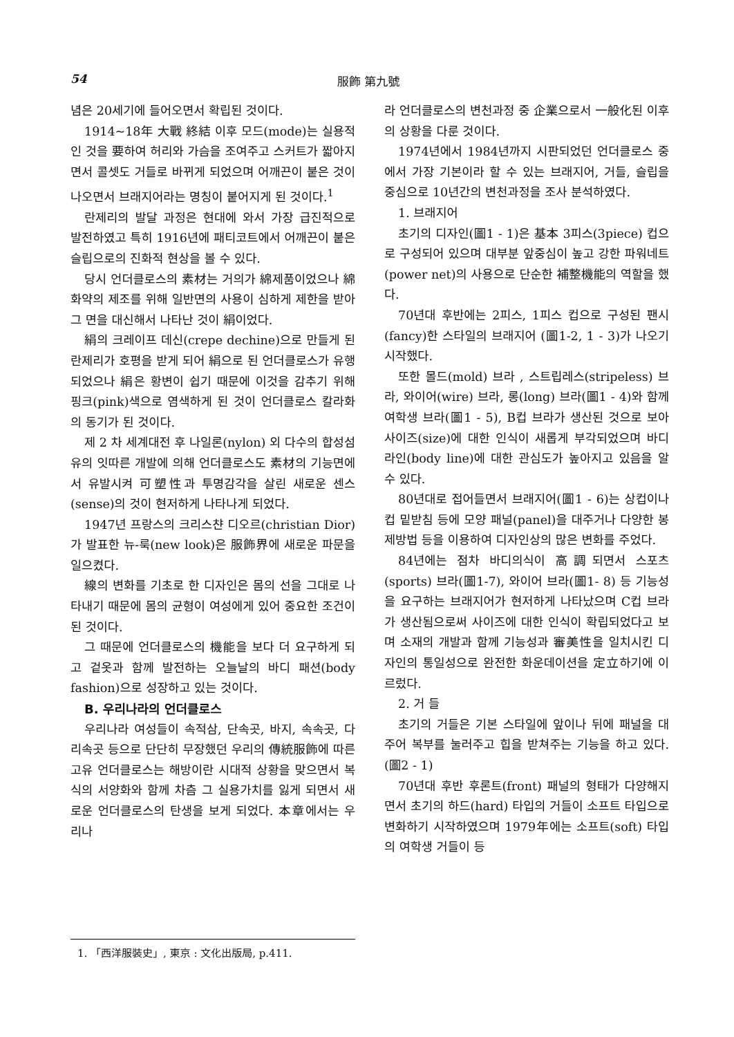54 服飾 第九號
념은 20세기에 들어오면서 확립된 것이다.
1914~18年 大戰 終結 이후 모드(mode)는 실용적인 것을 要하여 허리와 가슴을 조여주고 스커트가 짧아지면서 콜셋도 거들로 바뀌게 되었으며 어깨끈이 붙은 것이 나오면서 브래지어라는 명칭이 붙어지게 된 것이다.<sup>1</sup>
란제리의 발달 과정은 현대에 와서 가장 급진적으로 발전하였고 특히 1916년에 패티코트에서 어깨끈이 붙은 슬립으로의 진화적 현상을 볼 수 있다.
당시 언더클로스의 素材는 거의가 綿제품이었으나 綿화약의 제조를 위해 일반면의 사용이 심하게 제한을 받아 그 면을 대신해서 나타난 것이 絹이었다.
絹의 크레이프 데신(crepe dechine)으로 만들게 된 란제리가 호평을 받게 되어 絹으로 된 언더클로스가 유행되었으나 絹은 황변이 쉽기 때문에 이것을 감추기 위해 핑크(pink)색으로 염색하게 된 것이 언더클로스 칼라화의 동기가 된 것이다.
제 2 차 세계대전 후 나일론(nylon) 외 다수의 합성섬유의 잇따른 개발에 의해 언더클로스도 素材의 기능면에서 유발시켜 可塑性과 투명감각을 살린 새로운 센스(sense)의 것이 현저하게 나타나게 되었다.
1947년 프랑스의 크리스챤 디오르(christian Dior)가 발표한 뉴-룩(new look)은 服飾界에 새로운 파문을 일으켰다.
線의 변화를 기초로 한 디자인은 몸의 선을 그대로 나타내기 때문에 몸의 균형이 여성에게 있어 중요한 조건이 된 것이다.
그 때문에 언더클로스의 機能을 보다 더 요구하게 되고 겉옷과 함께 발전하는 오늘날의 바디 패션(body fashion)으로 성장하고 있는 것이다.
B. 우리나라의 언더클로스
우리나라 여성들이 속적삼, 단속곳, 바지, 속속곳, 다리속곳 등으로 단단히 무장했던 우리의 傳統服飾에 따른 고유 언더클로스는 해방이란 시대적 상황을 맞으면서 복식의 서양화와 함께 차츰 그 실용가치를 잃게 되면서 새로운 언더클로스의 탄생을 보게 되었다. 本章에서는 우리나
라 언더클로스의 변천과정 중 企業으로서 一般化된 이후의 상황을 다룬 것이다.
1974년에서 1984년까지 시판되었던 언더클로스 중에서 가장 기본이라 할 수 있는 브래지어, 거들, 슬립을 중심으로 10년간의 변천과정을 조사 분석하였다.
1. 브래지어
초기의 디자인(圖1 - 1)은 基本 3피스(3piece) 컵으로 구성되어 있으며 대부분 앞중심이 높고 강한 파워네트(power net)의 사용으로 단순한 補整機能의 역할을 했다.
70년대 후반에는 2피스, 1피스 컵으로 구성된 팬시(fancy)한 스타일의 브래지어 (圖1-2, 1 - 3)가 나오기 시작했다.
또한 몰드(mold) 브라 , 스트립레스(stripeless) 브라, 와이어(wire) 브라, 롱(long) 브라(圖1 - 4)와 함께 여학생 브라(圖1 - 5), B컵 브라가 생산된 것으로 보아 사이즈(size)에 대한 인식이 새롭게 부각되었으며 바디 라인(body line)에 대한 관심도가 높아지고 있음을 알 수 있다.
80년대로 접어들면서 브래지어(圖1 - 6)는 상컵이나 컵 밑받침 등에 모양 패널(panel)을 대주거나 다양한 봉제방법 등을 이용하여 디자인상의 많은 변화를 주었다.
84년에는 점차 바디의식이 高調되면서 스포츠(sports) 브라(圖1-7), 와이어 브라(圖1- 8) 등 기능성을 요구하는 브래지어가 현저하게 나타났으며 C컵 브라가 생산됨으로써 사이즈에 대한 인식이 확립되었다고 보며 소재의 개발과 함께 기능성과 審美性을 일치시킨 디자인의 통일성으로 완전한 화운데이션을 定立하기에 이르렀다.
2. 거 들
초기의 거들은 기본 스타일에 앞이나 뒤에 패널을 대주어 복부를 눌러주고 힙을 받쳐주는 기능을 하고 있다. (圖2 - 1)
70년대 후반 후론트(front) 패널의 형태가 다양해지면서 초기의 하드(hard) 타입의 거들이 소프트 타입으로 변화하기 시작하였으며 1979年에는 소프트(soft) 타입의 여학생 거들이 등
1. 「西洋服裝史」, 東京 : 文化出版局, p.411.